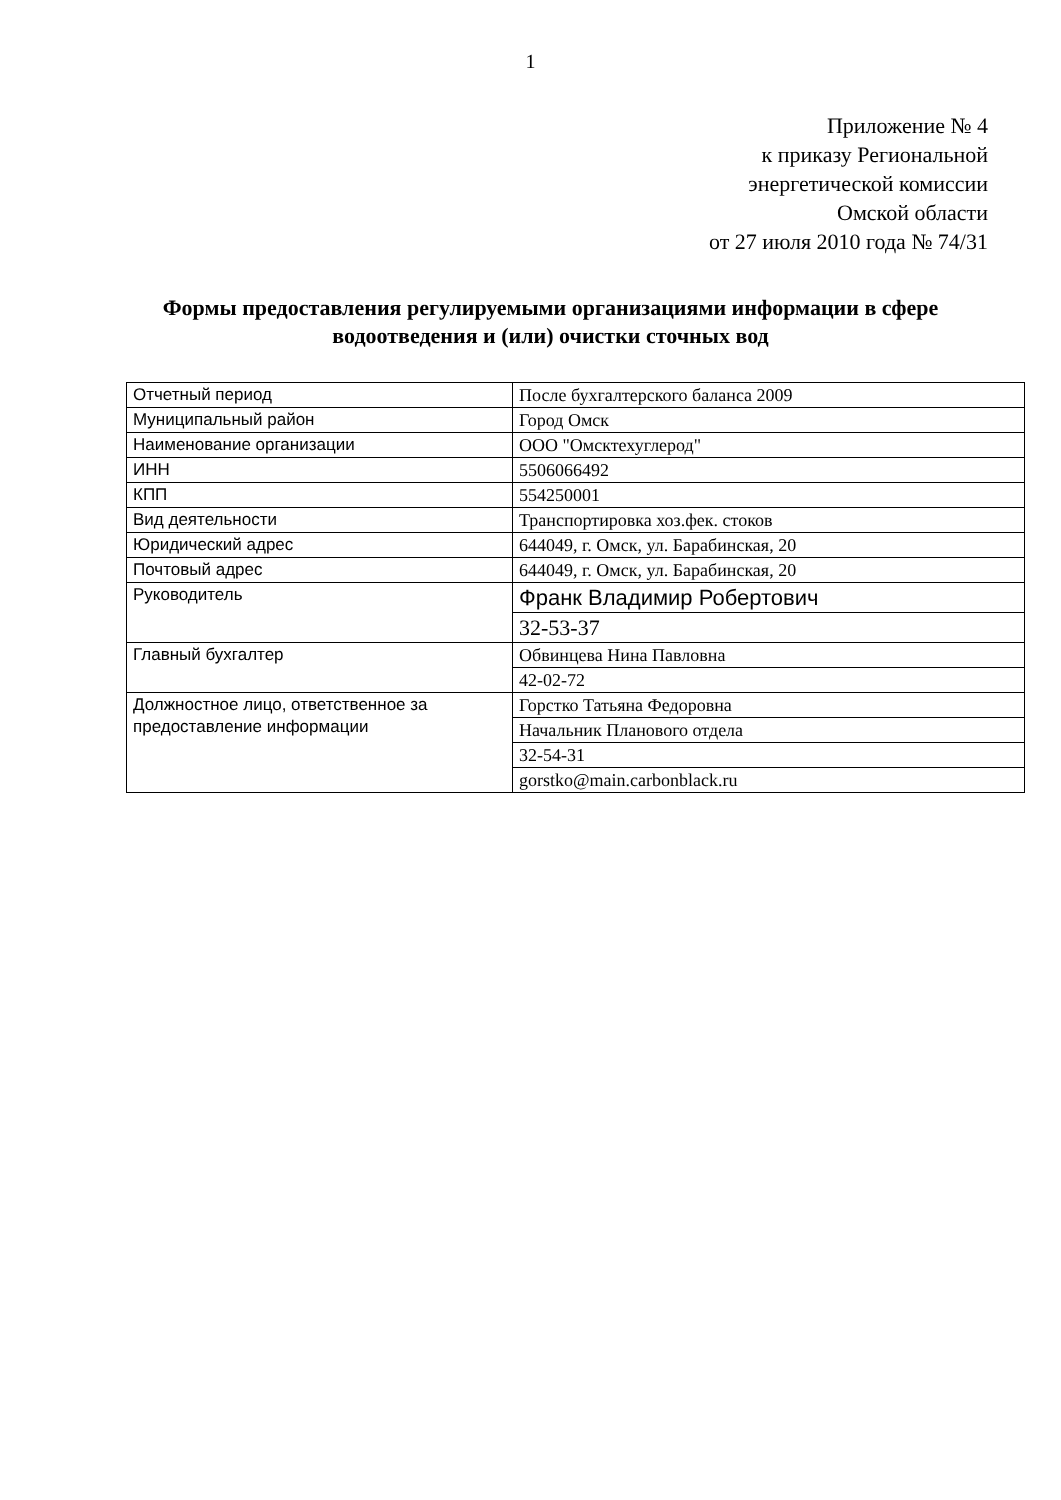1
Приложение № 4
к приказу Региональной
энергетической комиссии
Омской области
от 27 июля 2010 года № 74/31
Формы предоставления регулируемыми организациями информации в сфере водоотведения и (или) очистки сточных вод
| Отчетный период | После бухгалтерского баланса 2009 |
| Муниципальный район | Город Омск |
| Наименование организации | ООО "Омсктехуглерод" |
| ИНН | 5506066492 |
| КПП | 554250001 |
| Вид деятельности | Транспортировка хоз.фек. стоков |
| Юридический адрес | 644049, г. Омск, ул. Барабинская, 20 |
| Почтовый адрес | 644049, г. Омск, ул. Барабинская, 20 |
| Руководитель | Франк Владимир Робертович |
| | 32-53-37 |
| Главный бухгалтер | Обвинцева Нина Павловна |
| | 42-02-72 |
| Должностное лицо, ответственное за предоставление информации | Горстко Татьяна Федоровна |
| | Начальник Планового отдела |
| | 32-54-31 |
| | gorstko@main.carbonblack.ru |